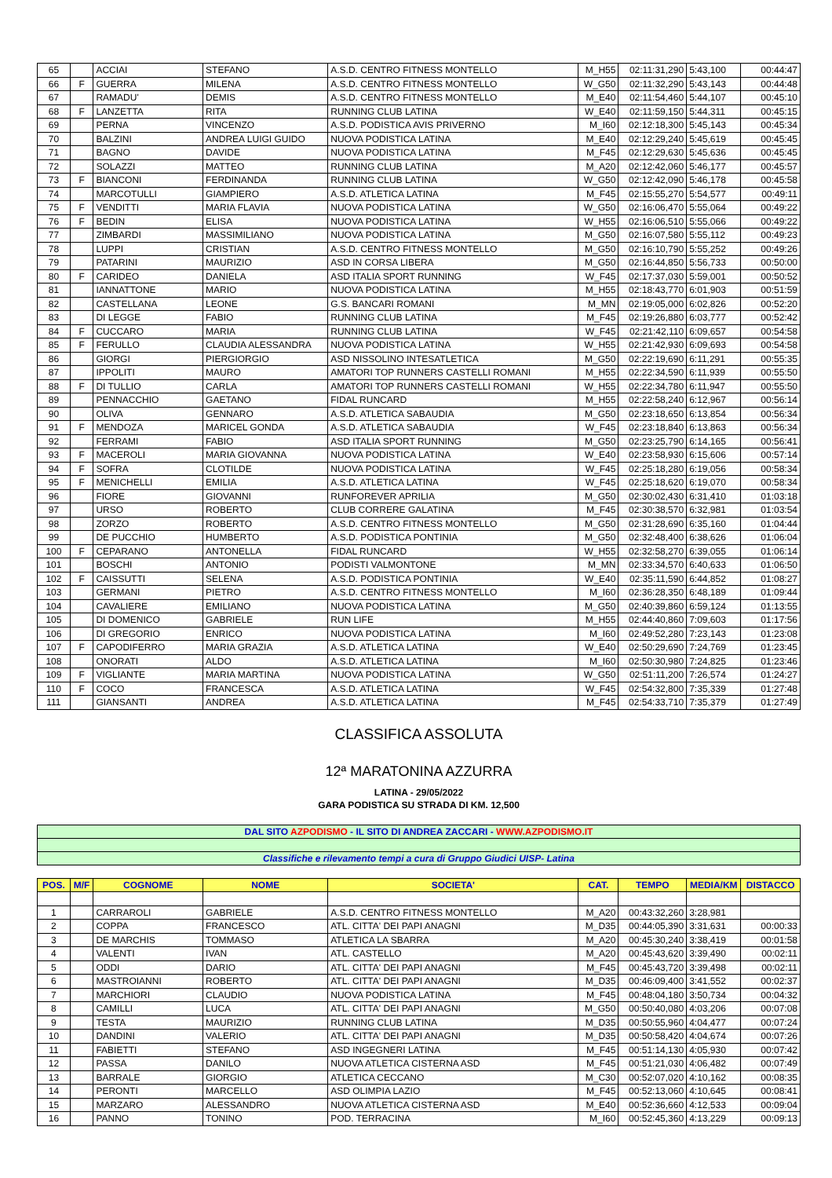| 65 | | ACCIAI | STEFANO | A.S.D. CENTRO FITNESS MONTELLO | M_H55 | 02:11:31,290 | 5:43,100 | 00:44:47 |
| 66 | F | GUERRA | MILENA | A.S.D. CENTRO FITNESS MONTELLO | W_G50 | 02:11:32,290 | 5:43,143 | 00:44:48 |
| 67 | | RAMADU' | DEMIS | A.S.D. CENTRO FITNESS MONTELLO | M_E40 | 02:11:54,460 | 5:44,107 | 00:45:10 |
| 68 | F | LANZETTA | RITA | RUNNING CLUB LATINA | W_E40 | 02:11:59,150 | 5:44,311 | 00:45:15 |
| 69 | | PERNA | VINCENZO | A.S.D. PODISTICA AVIS PRIVERNO | M_I60 | 02:12:18,300 | 5:45,143 | 00:45:34 |
| 70 | | BALZINI | ANDREA LUIGI GUIDO | NUOVA PODISTICA LATINA | M_E40 | 02:12:29,240 | 5:45,619 | 00:45:45 |
| 71 | | BAGNO | DAVIDE | NUOVA PODISTICA LATINA | M_F45 | 02:12:29,630 | 5:45,636 | 00:45:45 |
| 72 | | SOLAZZI | MATTEO | RUNNING CLUB LATINA | M_A20 | 02:12:42,060 | 5:46,177 | 00:45:57 |
| 73 | F | BIANCONI | FERDINANDA | RUNNING CLUB LATINA | W_G50 | 02:12:42,090 | 5:46,178 | 00:45:58 |
| 74 | | MARCOTULLI | GIAMPIERO | A.S.D. ATLETICA LATINA | M_F45 | 02:15:55,270 | 5:54,577 | 00:49:11 |
| 75 | F | VENDITTI | MARIA FLAVIA | NUOVA PODISTICA LATINA | W_G50 | 02:16:06,470 | 5:55,064 | 00:49:22 |
| 76 | F | BEDIN | ELISA | NUOVA PODISTICA LATINA | W_H55 | 02:16:06,510 | 5:55,066 | 00:49:22 |
| 77 | | ZIMBARDI | MASSIMILIANO | NUOVA PODISTICA LATINA | M_G50 | 02:16:07,580 | 5:55,112 | 00:49:23 |
| 78 | | LUPPI | CRISTIAN | A.S.D. CENTRO FITNESS MONTELLO | M_G50 | 02:16:10,790 | 5:55,252 | 00:49:26 |
| 79 | | PATARINI | MAURIZIO | ASD IN CORSA LIBERA | M_G50 | 02:16:44,850 | 5:56,733 | 00:50:00 |
| 80 | F | CARIDEO | DANIELA | ASD ITALIA SPORT RUNNING | W_F45 | 02:17:37,030 | 5:59,001 | 00:50:52 |
| 81 | | IANNATTONE | MARIO | NUOVA PODISTICA LATINA | M_H55 | 02:18:43,770 | 6:01,903 | 00:51:59 |
| 82 | | CASTELLANA | LEONE | G.S. BANCARI ROMANI | M_MN | 02:19:05,000 | 6:02,826 | 00:52:20 |
| 83 | | DI LEGGE | FABIO | RUNNING CLUB LATINA | M_F45 | 02:19:26,880 | 6:03,777 | 00:52:42 |
| 84 | F | CUCCARO | MARIA | RUNNING CLUB LATINA | W_F45 | 02:21:42,110 | 6:09,657 | 00:54:58 |
| 85 | F | FERULLO | CLAUDIA ALESSANDRA | NUOVA PODISTICA LATINA | W_H55 | 02:21:42,930 | 6:09,693 | 00:54:58 |
| 86 | | GIORGI | PIERGIORGIO | ASD NISSOLINO INTESATLETICA | M_G50 | 02:22:19,690 | 6:11,291 | 00:55:35 |
| 87 | | IPPOLITI | MAURO | AMATORI TOP RUNNERS CASTELLI ROMANI | M_H55 | 02:22:34,590 | 6:11,939 | 00:55:50 |
| 88 | F | DI TULLIO | CARLA | AMATORI TOP RUNNERS CASTELLI ROMANI | W_H55 | 02:22:34,780 | 6:11,947 | 00:55:50 |
| 89 | | PENNACCHIO | GAETANO | FIDAL RUNCARD | M_H55 | 02:22:58,240 | 6:12,967 | 00:56:14 |
| 90 | | OLIVA | GENNARO | A.S.D. ATLETICA SABAUDIA | M_G50 | 02:23:18,650 | 6:13,854 | 00:56:34 |
| 91 | F | MENDOZA | MARICEL GONDA | A.S.D. ATLETICA SABAUDIA | W_F45 | 02:23:18,840 | 6:13,863 | 00:56:34 |
| 92 | | FERRAMI | FABIO | ASD ITALIA SPORT RUNNING | M_G50 | 02:23:25,790 | 6:14,165 | 00:56:41 |
| 93 | F | MACEROLI | MARIA GIOVANNA | NUOVA PODISTICA LATINA | W_E40 | 02:23:58,930 | 6:15,606 | 00:57:14 |
| 94 | F | SOFRA | CLOTILDE | NUOVA PODISTICA LATINA | W_F45 | 02:25:18,280 | 6:19,056 | 00:58:34 |
| 95 | F | MENICHELLI | EMILIA | A.S.D. ATLETICA LATINA | W_F45 | 02:25:18,620 | 6:19,070 | 00:58:34 |
| 96 | | FIORE | GIOVANNI | RUNFOREVER APRILIA | M_G50 | 02:30:02,430 | 6:31,410 | 01:03:18 |
| 97 | | URSO | ROBERTO | CLUB CORRERE GALATINA | M_F45 | 02:30:38,570 | 6:32,981 | 01:03:54 |
| 98 | | ZORZO | ROBERTO | A.S.D. CENTRO FITNESS MONTELLO | M_G50 | 02:31:28,690 | 6:35,160 | 01:04:44 |
| 99 | | DE PUCCHIO | HUMBERTO | A.S.D. PODISTICA PONTINIA | M_G50 | 02:32:48,400 | 6:38,626 | 01:06:04 |
| 100 | F | CEPARANO | ANTONELLA | FIDAL RUNCARD | W_H55 | 02:32:58,270 | 6:39,055 | 01:06:14 |
| 101 | | BOSCHI | ANTONIO | PODISTI VALMONTONE | M_MN | 02:33:34,570 | 6:40,633 | 01:06:50 |
| 102 | F | CAISSUTTI | SELENA | A.S.D. PODISTICA PONTINIA | W_E40 | 02:35:11,590 | 6:44,852 | 01:08:27 |
| 103 | | GERMANI | PIETRO | A.S.D. CENTRO FITNESS MONTELLO | M_I60 | 02:36:28,350 | 6:48,189 | 01:09:44 |
| 104 | | CAVALIERE | EMILIANO | NUOVA PODISTICA LATINA | M_G50 | 02:40:39,860 | 6:59,124 | 01:13:55 |
| 105 | | DI DOMENICO | GABRIELE | RUN LIFE | M_H55 | 02:44:40,860 | 7:09,603 | 01:17:56 |
| 106 | | DI GREGORIO | ENRICO | NUOVA PODISTICA LATINA | M_I60 | 02:49:52,280 | 7:23,143 | 01:23:08 |
| 107 | F | CAPODIFERRO | MARIA GRAZIA | A.S.D. ATLETICA LATINA | W_E40 | 02:50:29,690 | 7:24,769 | 01:23:45 |
| 108 | | ONORATI | ALDO | A.S.D. ATLETICA LATINA | M_I60 | 02:50:30,980 | 7:24,825 | 01:23:46 |
| 109 | F | VIGLIANTE | MARIA MARTINA | NUOVA PODISTICA LATINA | W_G50 | 02:51:11,200 | 7:26,574 | 01:24:27 |
| 110 | F | COCO | FRANCESCA | A.S.D. ATLETICA LATINA | W_F45 | 02:54:32,800 | 7:35,339 | 01:27:48 |
| 111 | | GIANSANTI | ANDREA | A.S.D. ATLETICA LATINA | M_F45 | 02:54:33,710 | 7:35,379 | 01:27:49 |
CLASSIFICA ASSOLUTA
12ª MARATONINA AZZURRA
LATINA - 29/05/2022
GARA PODISTICA SU STRADA DI KM. 12,500
DAL SITO AZPODISMO - IL SITO DI ANDREA ZACCARI - WWW.AZPODISMO.IT
Classifiche e rilevamento tempi a cura di Gruppo Giudici UISP- Latina
| POS. | M/F | COGNOME | NOME | SOCIETA' | CAT. | TEMPO | MEDIA/KM | DISTACCO |
| --- | --- | --- | --- | --- | --- | --- | --- | --- |
| 1 | | CARRAROLI | GABRIELE | A.S.D. CENTRO FITNESS MONTELLO | M_A20 | 00:43:32,260 | 3:28,981 | |
| 2 | | COPPA | FRANCESCO | ATL. CITTA' DEI PAPI ANAGNI | M_D35 | 00:44:05,390 | 3:31,631 | 00:00:33 |
| 3 | | DE MARCHIS | TOMMASO | ATLETICA LA SBARRA | M_A20 | 00:45:30,240 | 3:38,419 | 00:01:58 |
| 4 | | VALENTI | IVAN | ATL. CASTELLO | M_A20 | 00:45:43,620 | 3:39,490 | 00:02:11 |
| 5 | | ODDI | DARIO | ATL. CITTA' DEI PAPI ANAGNI | M_F45 | 00:45:43,720 | 3:39,498 | 00:02:11 |
| 6 | | MASTROIANNI | ROBERTO | ATL. CITTA' DEI PAPI ANAGNI | M_D35 | 00:46:09,400 | 3:41,552 | 00:02:37 |
| 7 | | MARCHIORI | CLAUDIO | NUOVA PODISTICA LATINA | M_F45 | 00:48:04,180 | 3:50,734 | 00:04:32 |
| 8 | | CAMILLI | LUCA | ATL. CITTA' DEI PAPI ANAGNI | M_G50 | 00:50:40,080 | 4:03,206 | 00:07:08 |
| 9 | | TESTA | MAURIZIO | RUNNING CLUB LATINA | M_D35 | 00:50:55,960 | 4:04,477 | 00:07:24 |
| 10 | | DANDINI | VALERIO | ATL. CITTA' DEI PAPI ANAGNI | M_D35 | 00:50:58,420 | 4:04,674 | 00:07:26 |
| 11 | | FABIETTI | STEFANO | ASD INGEGNERI LATINA | M_F45 | 00:51:14,130 | 4:05,930 | 00:07:42 |
| 12 | | PASSA | DANILO | NUOVA ATLETICA CISTERNA ASD | M_F45 | 00:51:21,030 | 4:06,482 | 00:07:49 |
| 13 | | BARRALE | GIORGIO | ATLETICA CECCANO | M_C30 | 00:52:07,020 | 4:10,162 | 00:08:35 |
| 14 | | PERONTI | MARCELLO | ASD OLIMPIA LAZIO | M_F45 | 00:52:13,060 | 4:10,645 | 00:08:41 |
| 15 | | MARZARO | ALESSANDRO | NUOVA ATLETICA CISTERNA ASD | M_E40 | 00:52:36,660 | 4:12,533 | 00:09:04 |
| 16 | | PANNO | TONINO | POD. TERRACINA | M_I60 | 00:52:45,360 | 4:13,229 | 00:09:13 |